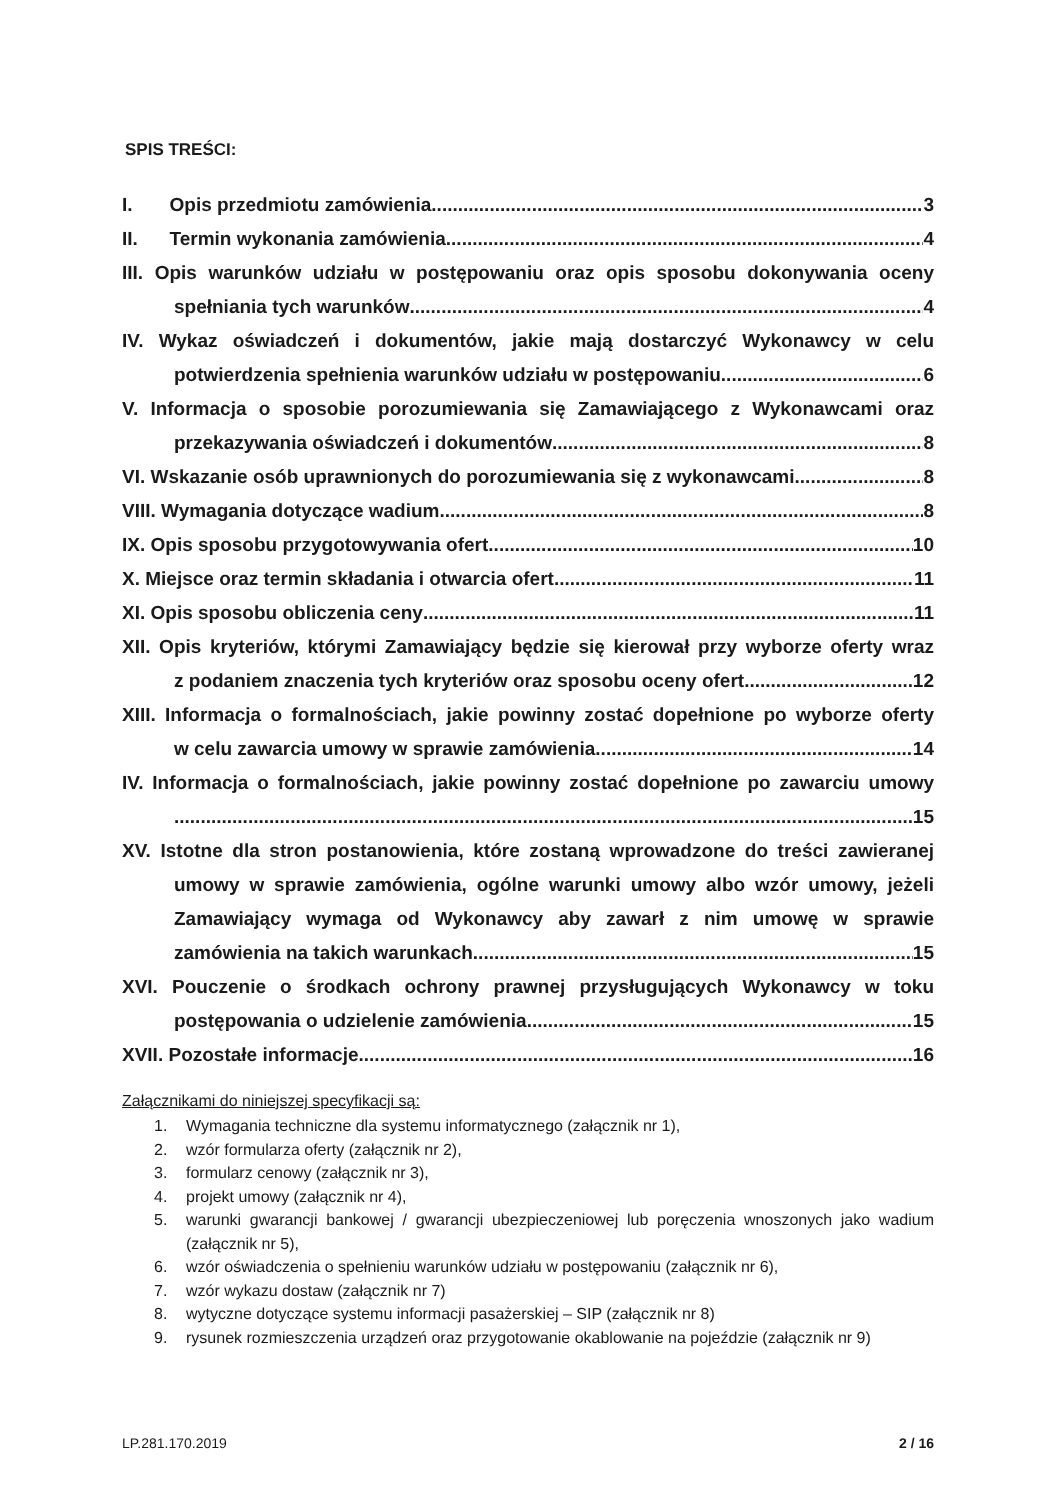SPIS TREŚCI:
I. Opis przedmiotu zamówienia 3
II. Termin wykonania zamówienia 4
III. Opis warunków udziału w postępowaniu oraz opis sposobu dokonywania oceny
spełniania tych warunków 4
IV. Wykaz oświadczeń i dokumentów, jakie mają dostarczyć Wykonawcy w celu
potwierdzenia spełnienia warunków udziału w postępowaniu 6
V. Informacja o sposobie porozumiewania się Zamawiającego z Wykonawcami oraz
przekazywania oświadczeń i dokumentów 8
VI. Wskazanie osób uprawnionych do porozumiewania się z wykonawcami 8
VIII. Wymagania dotyczące wadium 8
IX. Opis sposobu przygotowywania ofert 10
X. Miejsce oraz termin składania i otwarcia ofert 11
XI. Opis sposobu obliczenia ceny 11
XII. Opis kryteriów, którymi Zamawiający będzie się kierował przy wyborze oferty wraz
z podaniem znaczenia tych kryteriów oraz sposobu oceny ofert 12
XIII. Informacja o formalnościach, jakie powinny zostać dopełnione po wyborze oferty
w celu zawarcia umowy w sprawie zamówienia. 14
IV. Informacja o formalnościach, jakie powinny zostać dopełnione po zawarciu umowy
15
XV. Istotne dla stron postanowienia, które zostaną wprowadzone do treści zawieranej
umowy w sprawie zamówienia, ogólne warunki umowy albo wzór umowy, jeżeli
Zamawiający wymaga od Wykonawcy aby zawarł z nim umowę w sprawie
zamówienia na takich warunkach 15
XVI. Pouczenie o środkach ochrony prawnej przysługujących Wykonawcy w toku
postępowania o udzielenie zamówienia 15
XVII. Pozostałe informacje 16
Załącznikami do niniejszej specyfikacji są:
1. Wymagania techniczne dla systemu informatycznego (załącznik nr 1),
2. wzór formularza oferty (załącznik nr 2),
3. formularz cenowy (załącznik nr 3),
4. projekt umowy (załącznik nr 4),
5. warunki gwarancji bankowej / gwarancji ubezpieczeniowej lub poręczenia wnoszonych jako wadium (załącznik nr 5),
6. wzór oświadczenia o spełnieniu warunków udziału w postępowaniu (załącznik nr 6),
7. wzór wykazu dostaw (załącznik nr 7)
8. wytyczne dotyczące systemu informacji pasażerskiej – SIP (załącznik nr 8)
9. rysunek rozmieszczenia urządzeń oraz przygotowanie okablowanie na pojeździe (załącznik nr 9)
LP.281.170.2019 2 / 16